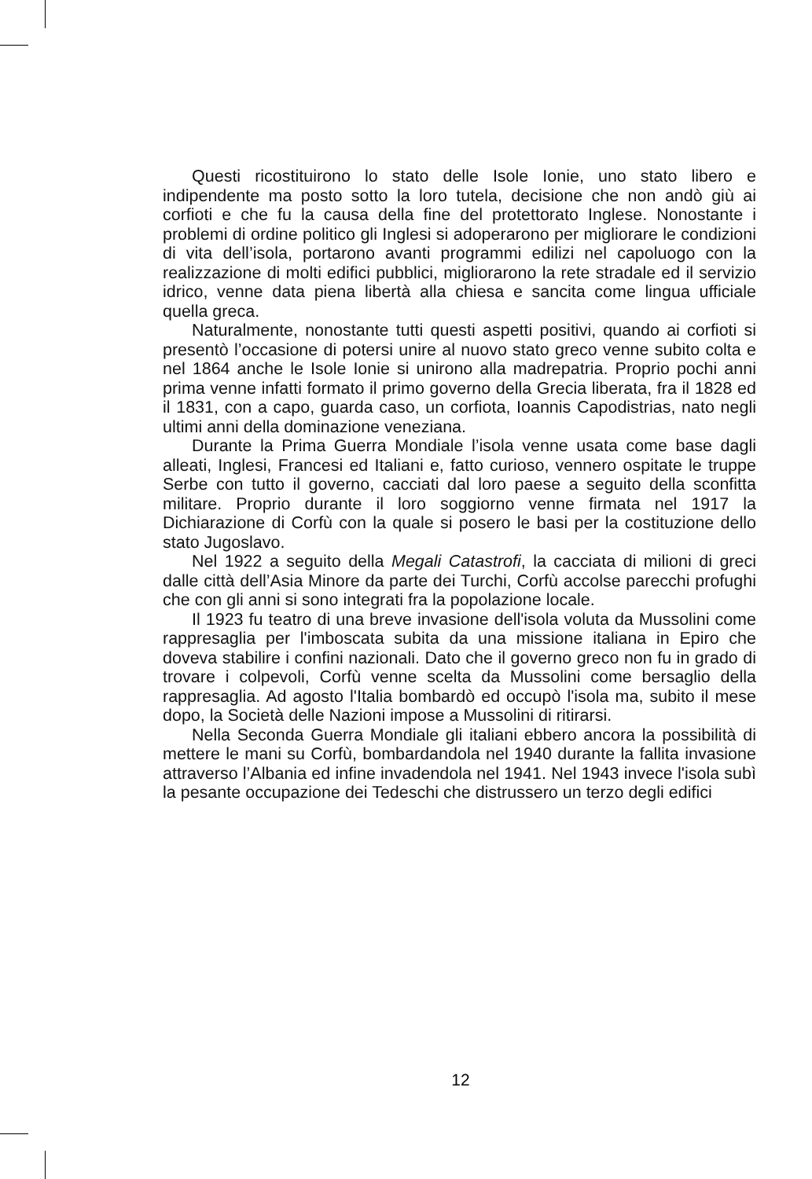Questi ricostituirono lo stato delle Isole Ionie, uno stato libero e indipendente ma posto sotto la loro tutela, decisione che non andò giù ai corfioti e che fu la causa della fine del protettorato Inglese. Nonostante i problemi di ordine politico gli Inglesi si adoperarono per migliorare le condizioni di vita dell’isola, portarono avanti programmi edilizi nel capoluogo con la realizzazione di molti edifici pubblici, migliorarono la rete stradale ed il servizio idrico, venne data piena libertà alla chiesa e sancita come lingua ufficiale quella greca.
Naturalmente, nonostante tutti questi aspetti positivi, quando ai corfioti si presentò l’occasione di potersi unire al nuovo stato greco venne subito colta e nel 1864 anche le Isole Ionie si unirono alla madrepatria. Proprio pochi anni prima venne infatti formato il primo governo della Grecia liberata, fra il 1828 ed il 1831, con a capo, guarda caso, un corfiota, Ioannis Capodistrias, nato negli ultimi anni della dominazione veneziana.
Durante la Prima Guerra Mondiale l’isola venne usata come base dagli alleati, Inglesi, Francesi ed Italiani e, fatto curioso, vennero ospitate le truppe Serbe con tutto il governo, cacciati dal loro paese a seguito della sconfitta militare. Proprio durante il loro soggiorno venne firmata nel 1917 la Dichiarazione di Corfù con la quale si posero le basi per la costituzione dello stato Jugoslavo.
Nel 1922 a seguito della Megali Catastrofi, la cacciata di milioni di greci dalle città dell’Asia Minore da parte dei Turchi, Corfù accolse parecchi profughi che con gli anni si sono integrati fra la popolazione locale.
Il 1923 fu teatro di una breve invasione dell'isola voluta da Mussolini come rappresaglia per l'imboscata subita da una missione italiana in Epiro che doveva stabilire i confini nazionali. Dato che il governo greco non fu in grado di trovare i colpevoli, Corfù venne scelta da Mussolini come bersaglio della rappresaglia. Ad agosto l'Italia bombardò ed occupò l'isola ma, subito il mese dopo, la Società delle Nazioni impose a Mussolini di ritirarsi.
Nella Seconda Guerra Mondiale gli italiani ebbero ancora la possibilità di mettere le mani su Corfù, bombardandola nel 1940 durante la fallita invasione attraverso l’Albania ed infine invadendola nel 1941. Nel 1943 invece l'isola subì la pesante occupazione dei Tedeschi che distrussero un terzo degli edifici
12